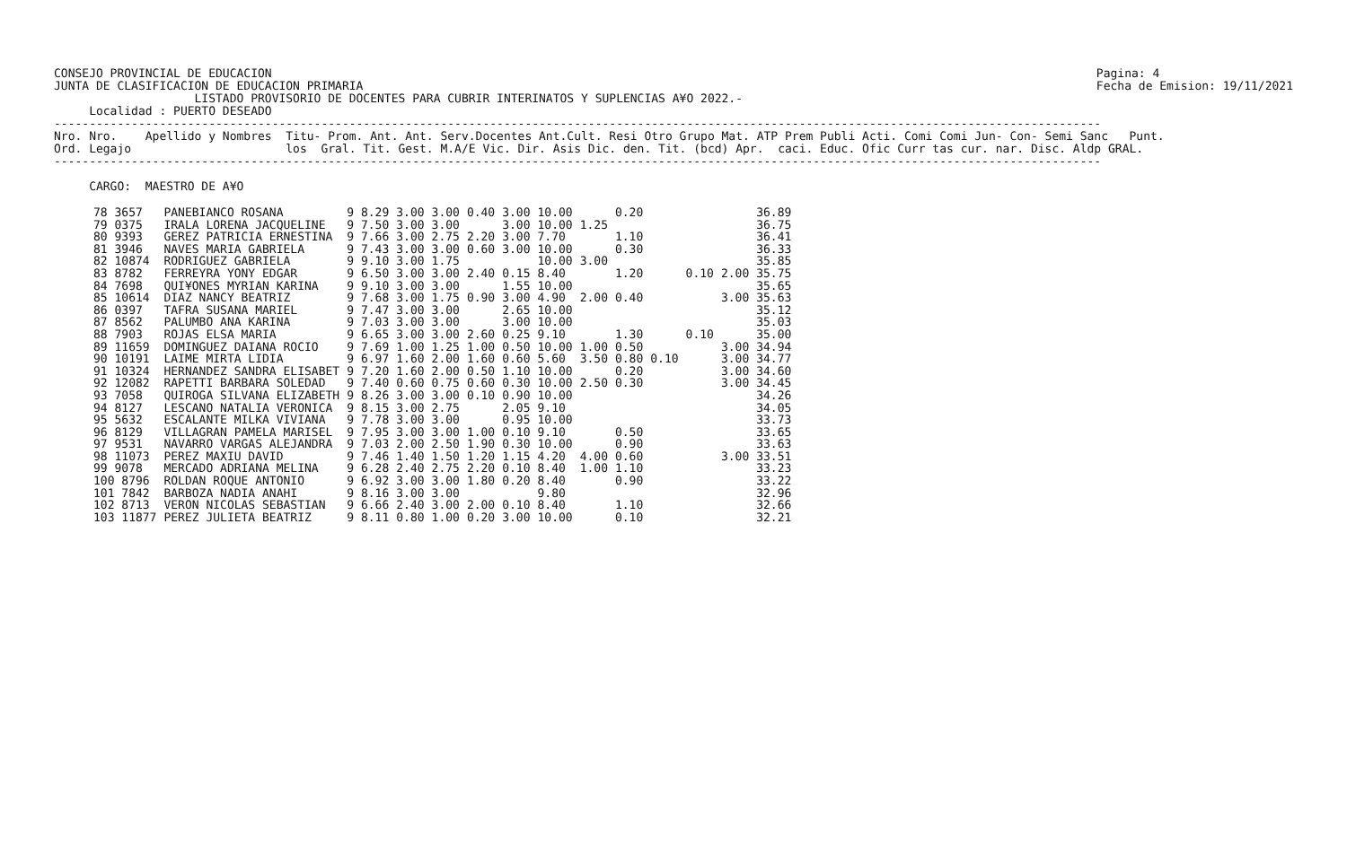CONSEJO PROVINCIAL DE EDUCACION
JUNTA DE CLASIFICACION DE EDUCACION PRIMARIA
Pagina: 4
Fecha de Emision: 19/11/2021
                    LISTADO PROVISORIO DE DOCENTES PARA CUBRIR INTERINATOS Y SUPLENCIAS A¥O 2022.-
     Localidad : PUERTO DESEADO
-----------------------------------------------------------------------------------------------------------------------------------------------------
Nro. Nro.    Apellido y Nombres  Titu- Prom. Ant. Ant. Serv.Docentes Ant.Cult. Resi Otro Grupo Mat. ATP Prem Publi Acti. Comi Comi Jun- Con- Semi Sanc   Punt.
Ord. Legajo                      los  Gral. Tit. Gest. M.A/E Vic. Dir. Asis Dic. den. Tit. (bcd) Apr.  caci. Educ. Ofic Curr tas cur. nar. Disc. Aldp GRAL.
-----------------------------------------------------------------------------------------------------------------------------------------------------

     CARGO:  MAESTRO DE A¥O
| 78 3657 | PANEBIANCO ROSANA | 9 | 8.29 | 3.00 | 3.00 | 0.40 | 3.00 | 10.00 | | 0.20 | | | | 36.89 |
| 79 0375 | IRALA LORENA JACQUELINE | 9 | 7.50 | 3.00 | 3.00 | | 3.00 | 10.00 | 1.25 | | | | | 36.75 |
| 80 9393 | GEREZ PATRICIA ERNESTINA | 9 | 7.66 | 3.00 | 2.75 | 2.20 | 3.00 | 7.70 | | 1.10 | | | | 36.41 |
| 81 3946 | NAVES MARIA GABRIELA | 9 | 7.43 | 3.00 | 3.00 | 0.60 | 3.00 | 10.00 | | 0.30 | | | | 36.33 |
| 82 10874 | RODRIGUEZ GABRIELA | 9 | 9.10 | 3.00 | 1.75 | | | 10.00 | 3.00 | | | | | 35.85 |
| 83 8782 | FERREYRA YONY EDGAR | 9 | 6.50 | 3.00 | 3.00 | 2.40 | 0.15 | 8.40 | | 1.20 | | 0.10 | 2.00 | 35.75 |
| 84 7698 | QUI¥ONES MYRIAN KARINA | 9 | 9.10 | 3.00 | 3.00 | | 1.55 | 10.00 | | | | | | 35.65 |
| 85 10614 | DIAZ NANCY BEATRIZ | 9 | 7.68 | 3.00 | 1.75 | 0.90 | 3.00 | 4.90 | 2.00 | 0.40 | | | 3.00 | 35.63 |
| 86 0397 | TAFRA SUSANA MARIEL | 9 | 7.47 | 3.00 | 3.00 | | 2.65 | 10.00 | | | | | | 35.12 |
| 87 8562 | PALUMBO ANA KARINA | 9 | 7.03 | 3.00 | 3.00 | | 3.00 | 10.00 | | | | | | 35.03 |
| 88 7903 | ROJAS ELSA MARIA | 9 | 6.65 | 3.00 | 3.00 | 2.60 | 0.25 | 9.10 | | 1.30 | | 0.10 | | 35.00 |
| 89 11659 | DOMINGUEZ DAIANA ROCIO | 9 | 7.69 | 1.00 | 1.25 | 1.00 | 0.50 | 10.00 | 1.00 | 0.50 | | | 3.00 | 34.94 |
| 90 10191 | LAIME MIRTA LIDIA | 9 | 6.97 | 1.60 | 2.00 | 1.60 | 0.60 | 5.60 | 3.50 | 0.80 | 0.10 | | 3.00 | 34.77 |
| 91 10324 | HERNANDEZ SANDRA ELISABET | 9 | 7.20 | 1.60 | 2.00 | 0.50 | 1.10 | 10.00 | | 0.20 | | | 3.00 | 34.60 |
| 92 12082 | RAPETTI BARBARA SOLEDAD | 9 | 7.40 | 0.60 | 0.75 | 0.60 | 0.30 | 10.00 | 2.50 | 0.30 | | | 3.00 | 34.45 |
| 93 7058 | QUIROGA SILVANA ELIZABETH | 9 | 8.26 | 3.00 | 3.00 | 0.10 | 0.90 | 10.00 | | | | | | 34.26 |
| 94 8127 | LESCANO NATALIA VERONICA | 9 | 8.15 | 3.00 | 2.75 | | 2.05 | 9.10 | | | | | | 34.05 |
| 95 5632 | ESCALANTE MILKA VIVIANA | 9 | 7.78 | 3.00 | 3.00 | | 0.95 | 10.00 | | | | | | 33.73 |
| 96 8129 | VILLAGRAN PAMELA MARISEL | 9 | 7.95 | 3.00 | 3.00 | 1.00 | 0.10 | 9.10 | | 0.50 | | | | 33.65 |
| 97 9531 | NAVARRO VARGAS ALEJANDRA | 9 | 7.03 | 2.00 | 2.50 | 1.90 | 0.30 | 10.00 | | 0.90 | | | | 33.63 |
| 98 11073 | PEREZ MAXIU DAVID | 9 | 7.46 | 1.40 | 1.50 | 1.20 | 1.15 | 4.20 | 4.00 | 0.60 | | | 3.00 | 33.51 |
| 99 9078 | MERCADO ADRIANA MELINA | 9 | 6.28 | 2.40 | 2.75 | 2.20 | 0.10 | 8.40 | 1.00 | 1.10 | | | | 33.23 |
| 100 8796 | ROLDAN ROQUE ANTONIO | 9 | 6.92 | 3.00 | 3.00 | 1.80 | 0.20 | 8.40 | | 0.90 | | | | 33.22 |
| 101 7842 | BARBOZA NADIA ANAHI | 9 | 8.16 | 3.00 | 3.00 | | | 9.80 | | | | | | 32.96 |
| 102 8713 | VERON NICOLAS SEBASTIAN | 9 | 6.66 | 2.40 | 3.00 | 2.00 | 0.10 | 8.40 | | 1.10 | | | | 32.66 |
| 103 11877 | PEREZ JULIETA BEATRIZ | 9 | 8.11 | 0.80 | 1.00 | 0.20 | 3.00 | 10.00 | | 0.10 | | | | 32.21 |